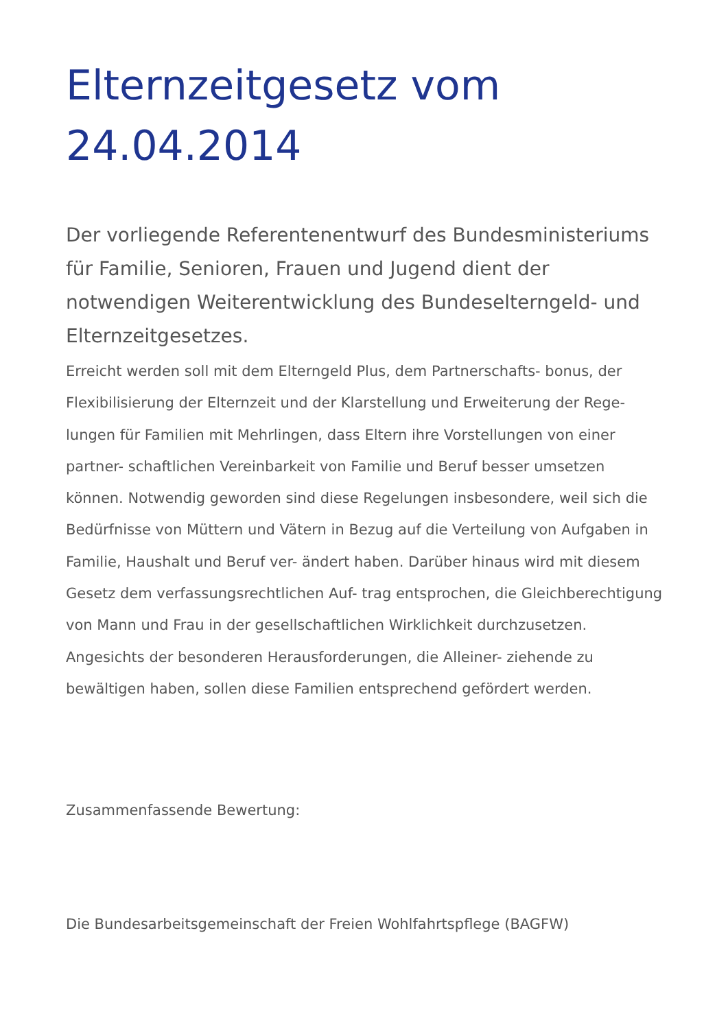Elternzeitgesetz vom 24.04.2014
Der vorliegende Referentenentwurf des Bundesministeriums für Familie, Senioren, Frauen und Jugend dient der notwendigen Weiterentwicklung des Bundeselterngeld- und Elternzeitgesetzes.
Erreicht werden soll mit dem Elterngeld Plus, dem Partnerschafts- bonus, der Flexibilisierung der Elternzeit und der Klarstellung und Erweiterung der Rege- lungen für Familien mit Mehrlingen, dass Eltern ihre Vorstellungen von einer partner- schaftlichen Vereinbarkeit von Familie und Beruf besser umsetzen können. Notwendig geworden sind diese Regelungen insbesondere, weil sich die Bedürfnisse von Müttern und Vätern in Bezug auf die Verteilung von Aufgaben in Familie, Haushalt und Beruf ver- ändert haben. Darüber hinaus wird mit diesem Gesetz dem verfassungsrechtlichen Auf- trag entsprochen, die Gleichberechtigung von Mann und Frau in der gesellschaftlichen Wirklichkeit durchzusetzen. Angesichts der besonderen Herausforderungen, die Alleiner- ziehende zu bewältigen haben, sollen diese Familien entsprechend gefördert werden.
Zusammenfassende Bewertung:
Die Bundesarbeitsgemeinschaft der Freien Wohlfahrtspflege (BAGFW)